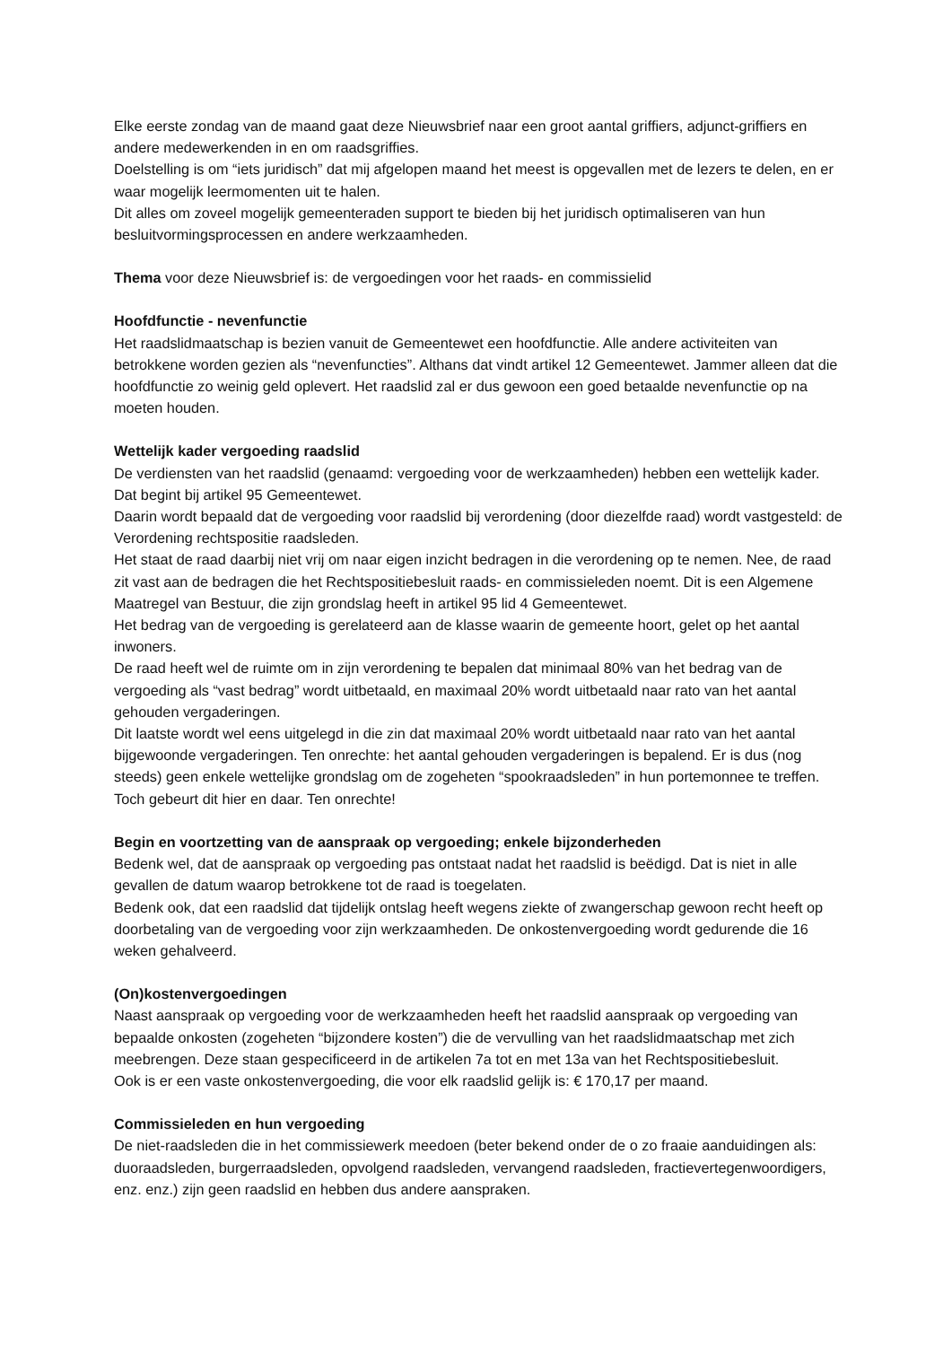Elke eerste zondag van de maand gaat deze Nieuwsbrief naar een groot aantal griffiers, adjunct-griffiers en andere medewerkenden in en om raadsgriffies.
Doelstelling is om “iets juridisch” dat mij afgelopen maand het meest is opgevallen met de lezers te delen, en er waar mogelijk leermomenten uit te halen.
Dit alles om zoveel mogelijk gemeenteraden support te bieden bij het juridisch optimaliseren van hun besluitvormingsprocessen en andere werkzaamheden.
Thema voor deze Nieuwsbrief is: de vergoedingen voor het raads- en commissielid
Hoofdfunctie - nevenfunctie
Het raadslidmaatschap is bezien vanuit de Gemeentewet een hoofdfunctie. Alle andere activiteiten van betrokkene worden gezien als “nevenfuncties”. Althans dat vindt artikel 12 Gemeentewet. Jammer alleen dat die hoofdfunctie zo weinig geld oplevert. Het raadslid zal er dus gewoon een goed betaalde nevenfunctie op na moeten houden.
Wettelijk kader vergoeding raadslid
De verdiensten van het raadslid (genaamd: vergoeding voor de werkzaamheden) hebben een wettelijk kader. Dat begint bij artikel 95 Gemeentewet.
Daarin wordt bepaald dat de vergoeding voor raadslid bij verordening (door diezelfde raad) wordt vastgesteld: de Verordening rechtspositie raadsleden.
Het staat de raad daarbij niet vrij om naar eigen inzicht bedragen in die verordening op te nemen. Nee, de raad zit vast aan de bedragen die het Rechtspositiebesluit raads- en commissieleden noemt. Dit is een Algemene Maatregel van Bestuur, die zijn grondslag heeft in artikel 95 lid 4 Gemeentewet.
Het bedrag van de vergoeding is gerelateerd aan de klasse waarin de gemeente hoort, gelet op het aantal inwoners.
De raad heeft wel de ruimte om in zijn verordening te bepalen dat minimaal 80% van het bedrag van de vergoeding als “vast bedrag” wordt uitbetaald, en maximaal 20% wordt uitbetaald naar rato van het aantal gehouden vergaderingen.
Dit laatste wordt wel eens uitgelegd in die zin dat maximaal 20% wordt uitbetaald naar rato van het aantal bijgewoonde vergaderingen. Ten onrechte: het aantal gehouden vergaderingen is bepalend. Er is dus (nog steeds) geen enkele wettelijke grondslag om de zogeheten “spookraadsleden” in hun portemonnee te treffen. Toch gebeurt dit hier en daar. Ten onrechte!
Begin en voortzetting van de aanspraak op vergoeding; enkele bijzonderheden
Bedenk wel, dat de aanspraak op vergoeding pas ontstaat nadat het raadslid is beëdigd. Dat is niet in alle gevallen de datum waarop betrokkene tot de raad is toegelaten.
Bedenk ook, dat een raadslid dat tijdelijk ontslag heeft wegens ziekte of zwangerschap gewoon recht heeft op doorbetaling van de vergoeding voor zijn werkzaamheden. De onkostenvergoeding wordt gedurende die 16 weken gehalveerd.
(On)kostenvergoedingen
Naast aanspraak op vergoeding voor de werkzaamheden heeft het raadslid aanspraak op vergoeding van bepaalde onkosten (zogeheten “bijzondere kosten”) die de vervulling van het raadslidmaatschap met zich meebrengen. Deze staan gespecificeerd in de artikelen 7a tot en met 13a van het Rechtspositiebesluit.
Ook is er een vaste onkostenvergoeding, die voor elk raadslid gelijk is: € 170,17 per maand.
Commissieleden en hun vergoeding
De niet-raadsleden die in het commissiewerk meedoen (beter bekend onder de o zo fraaie aanduidingen als: duoraadsleden, burgerraadsleden, opvolgend raadsleden, vervangend raadsleden, fractievertegenwoordigers, enz. enz.) zijn geen raadslid en hebben dus andere aanspraken.